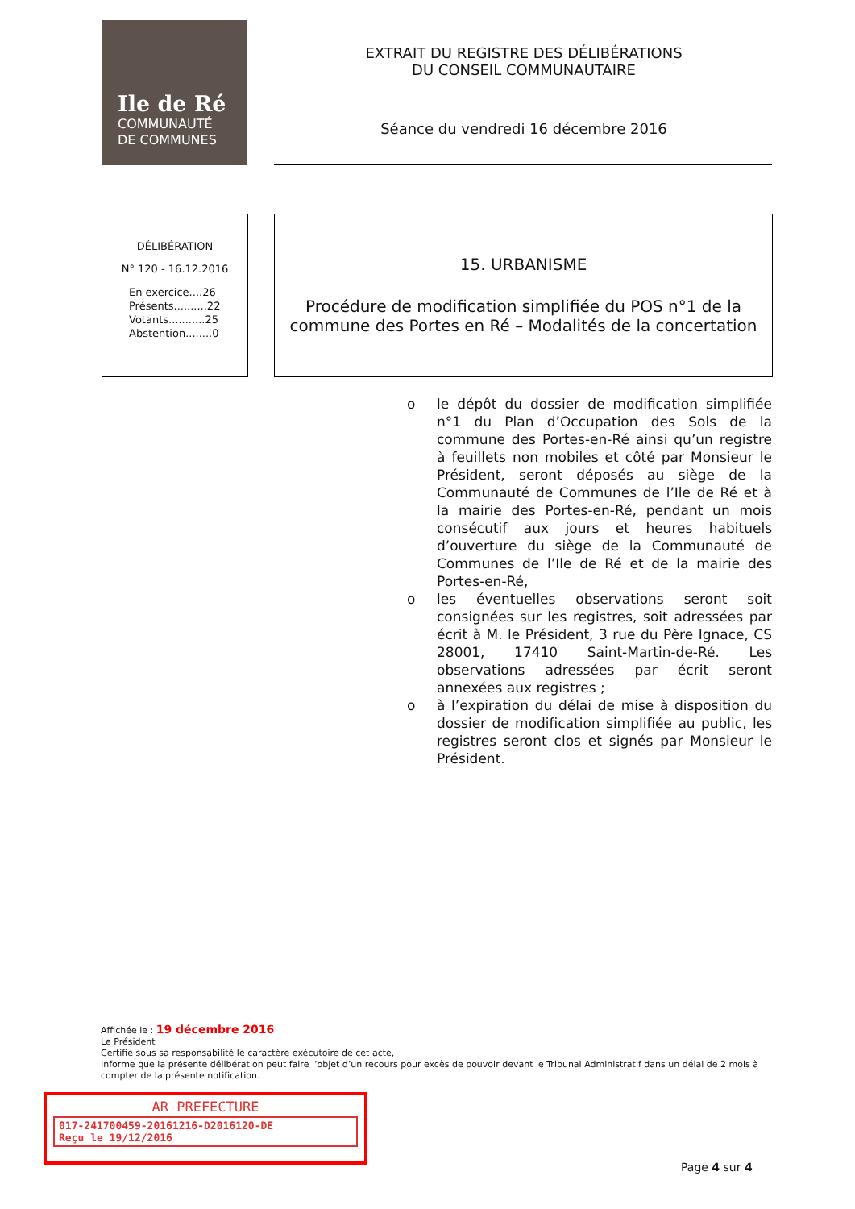Ile de Ré
COMMUNAUTÉ
DE COMMUNES
EXTRAIT DU REGISTRE DES DÉLIBÉRATIONS
DU CONSEIL COMMUNAUTAIRE
Séance du vendredi 16 décembre 2016
DÉLIBÉRATION
N° 120 - 16.12.2016
En exercice....26
Présents..........22
Votants...........25
Abstention........0
15. URBANISME
Procédure de modification simplifiée du POS n°1 de la commune des Portes en Ré – Modalités de la concertation
o le dépôt du dossier de modification simplifiée n°1 du Plan d’Occupation des Sols de la commune des Portes-en-Ré ainsi qu’un registre à feuillets non mobiles et côté par Monsieur le Président, seront déposés au siège de la Communauté de Communes de l’Ile de Ré et à la mairie des Portes-en-Ré, pendant un mois consécutif aux jours et heures habituels d’ouverture du siège de la Communauté de Communes de l’Ile de Ré et de la mairie des Portes-en-Ré,
o les éventuelles observations seront soit consignées sur les registres, soit adressées par écrit à M. le Président, 3 rue du Père Ignace, CS 28001, 17410 Saint-Martin-de-Ré. Les observations adressées par écrit seront annexées aux registres ;
o à l’expiration du délai de mise à disposition du dossier de modification simplifiée au public, les registres seront clos et signés par Monsieur le Président.
Affichée le : 19 décembre 2016
Le Président
Certifie sous sa responsabilité le caractère exécutoire de cet acte,
Informe que la présente délibération peut faire l’objet d’un recours pour excès de pouvoir devant le Tribunal Administratif dans un délai de 2 mois à compter de la présente notification.
AR PREFECTURE
017-241700459-20161216-D2016120-DE
Reçu le 19/12/2016
Page 4 sur 4